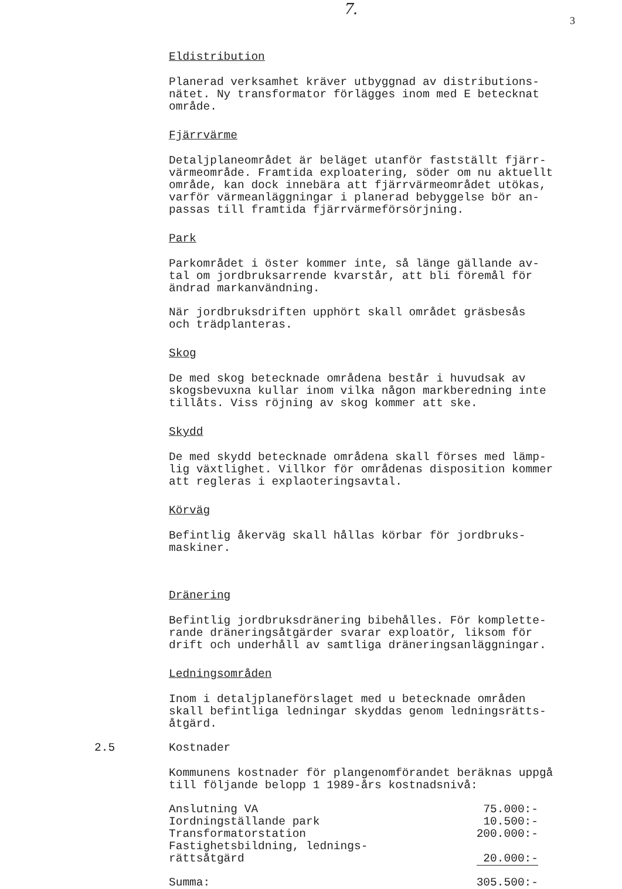7. 3
Eldistribution
Planerad verksamhet kräver utbyggnad av distributions-
nätet. Ny transformator förlägges inom med E betecknat
område.
Fjärrvärme
Detaljplaneområdet är beläget utanför fastställt fjärr-
värmeområde. Framtida exploatering, söder om nu aktuellt
område, kan dock innebära att fjärrvärmeområdet utökas,
varför värmeanläggningar i planerad bebyggelse bör an-
passas till framtida fjärrvärmeförsörjning.
Park
Parkområdet i öster kommer inte, så länge gällande av-
tal om jordbruksarrende kvarstår, att bli föremål för
ändrad markanvändning.
När jordbruksdriften upphört skall området gräsbesås
och trädplanteras.
Skog
De med skog betecknade områdena består i huvudsak av
skogsbevuxna kullar inom vilka någon markberedning inte
tillåts. Viss röjning av skog kommer att ske.
Skydd
De med skydd betecknade områdena skall förses med lämp-
lig växtlighet. Villkor för områdenas disposition kommer
att regleras i explaoteringsavtal.
Körväg
Befintlig åkerväg skall hållas körbar för jordbruks-
maskiner.
Dränering
Befintlig jordbruksdränering bibehålles. För komplette-
rande dräneringsåtgärder svarar exploatör, liksom för
drift och underhåll av samtliga dräneringsanläggningar.
Ledningsområden
Inom i detaljplaneförslaget med u betecknade områden
skall befintliga ledningar skyddas genom ledningsrätts-
åtgärd.
2.5 Kostnader
Kommunens kostnader för plangenomförandet beräknas uppgå
till följande belopp 1 1989-års kostnadsnivå:
| Anslutning VA | 75.000:- |
| Iordningställande park | 10.500:- |
| Transformatorstation | 200.000:- |
| Fastighetsbildning, lednings- rättsåtgärd | 20.000:- |
| Summa: | 305.500:- |